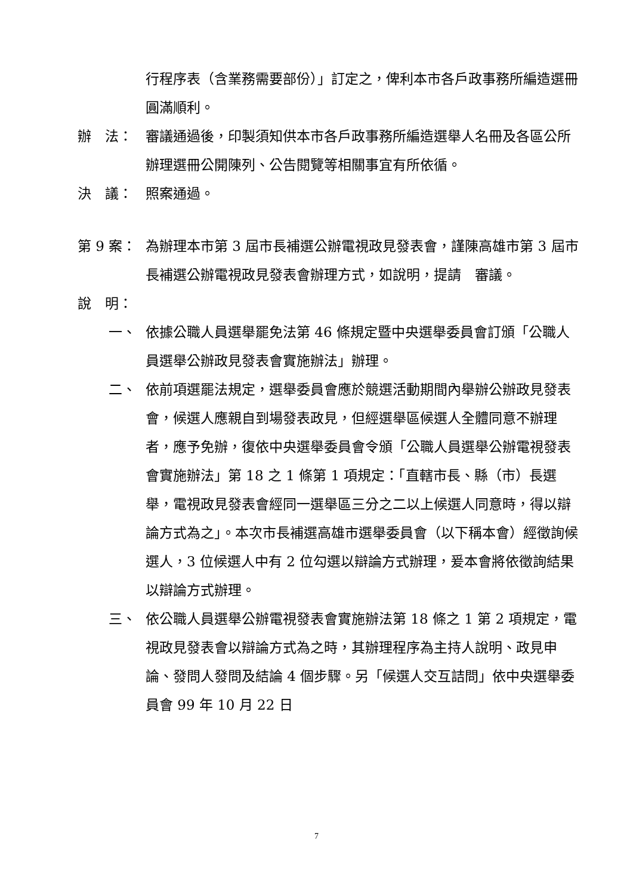行程序表（含業務需要部份）」訂定之，俾利本市各戶政事務所編造選冊圓滿順利。
辦　法： 審議通過後，印製須知供本市各戶政事務所編造選舉人名冊及各區公所辦理選冊公開陳列、公告閱覽等相關事宜有所依循。
決　議： 照案通過。
第 9 案： 為辦理本市第 3 屆市長補選公辦電視政見發表會，謹陳高雄市第 3 屆市長補選公辦電視政見發表會辦理方式，如說明，提請　審議。
說　明：
一、 依據公職人員選舉罷免法第 46 條規定暨中央選舉委員會訂頒「公職人員選舉公辦政見發表會實施辦法」辦理。
二、 依前項選罷法規定，選舉委員會應於競選活動期間內舉辦公辦政見發表會，候選人應親自到場發表政見，但經選舉區候選人全體同意不辦理者，應予免辦，復依中央選舉委員會令頒「公職人員選舉公辦電視發表會實施辦法」第 18 之 1 條第 1 項規定：「直轄市長、縣（市）長選舉，電視政見發表會經同一選舉區三分之二以上候選人同意時，得以辯論方式為之」。本次市長補選高雄市選舉委員會（以下稱本會）經徵詢候選人，3 位候選人中有 2 位勾選以辯論方式辦理，爰本會將依徵詢結果以辯論方式辦理。
三、 依公職人員選舉公辦電視發表會實施辦法第 18 條之 1 第 2 項規定，電視政見發表會以辯論方式為之時，其辦理程序為主持人說明、政見申論、發問人發問及結論 4 個步驟。另「候選人交互詰問」依中央選舉委員會 99 年 10 月 22 日
7